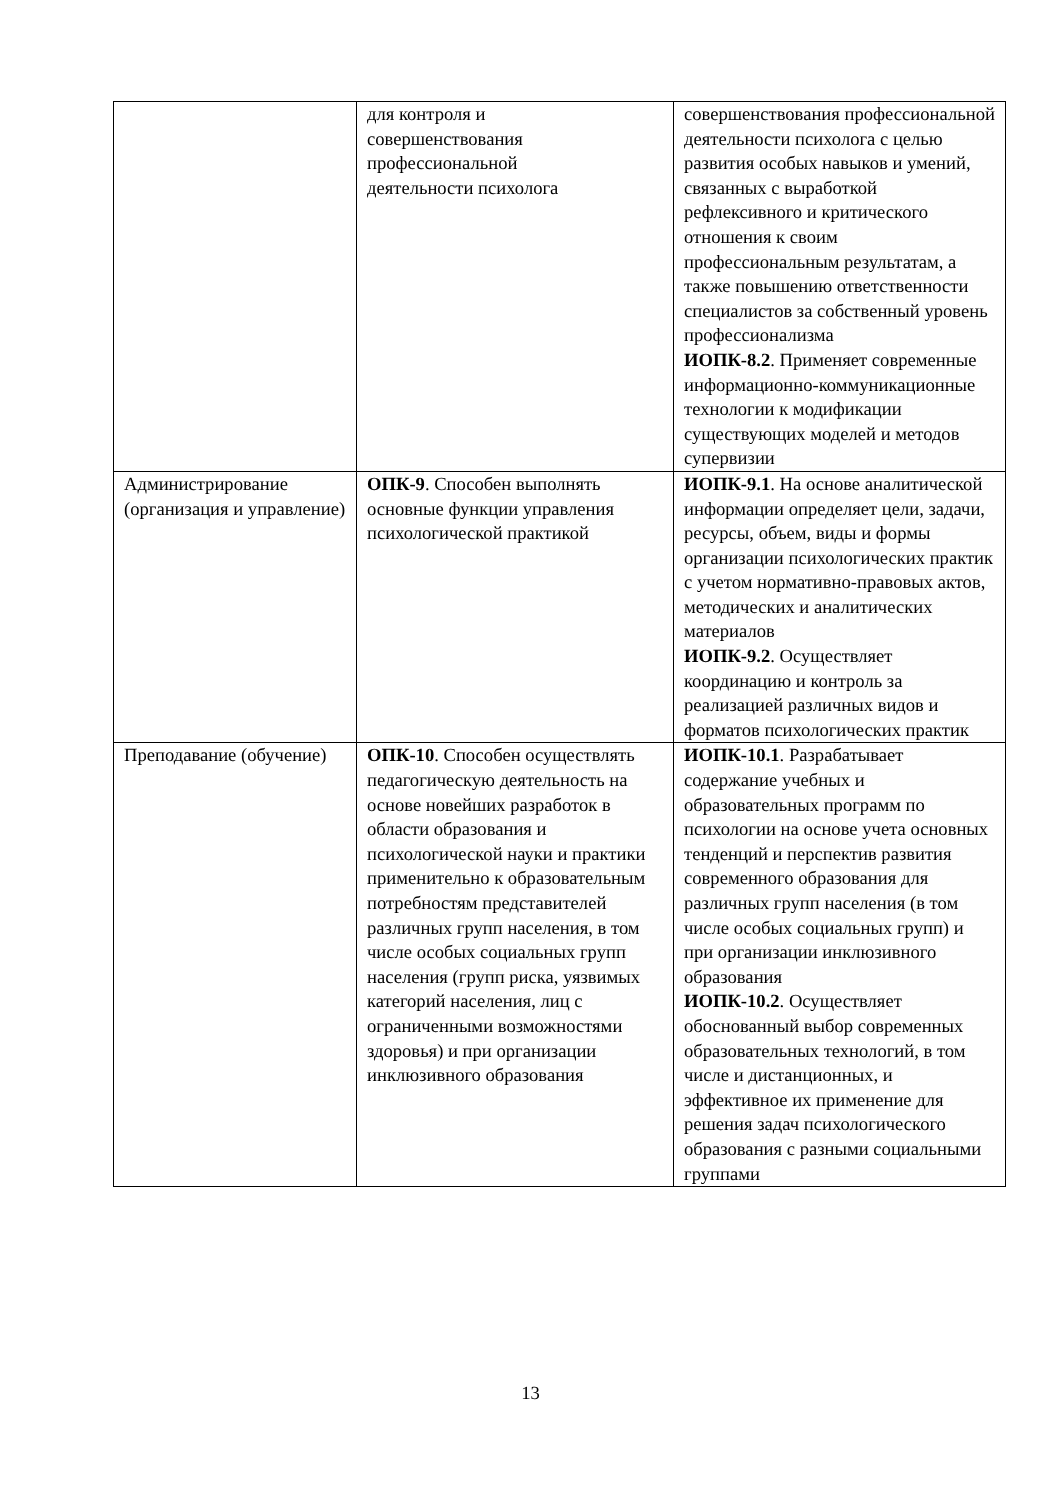| | для контроля и совершенствования профессиональной деятельности психолога | совершенствования профессиональной деятельности психолога с целью развития особых навыков и умений, связанных с выработкой рефлексивного и критического отношения к своим профессиональным результатам, а также повышению ответственности специалистов за собственный уровень профессионализма ИОПК-8.2 . Применяет современные информационно-коммуникационные технологии к модификации существующих моделей и методов супервизии |
| Администрирование (организация и управление) | ОПК-9 . Способен выполнять основные функции управления психологической практикой | ИОПК-9.1 . На основе аналитической информации определяет цели, задачи, ресурсы, объем, виды и формы организации психологических практик с учетом нормативно-правовых актов, методических и аналитических материалов ИОПК-9.2 . Осуществляет координацию и контроль за реализацией различных видов и форматов психологических практик |
| Преподавание (обучение) | ОПК-10 . Способен осуществлять педагогическую деятельность на основе новейших разработок в области образования и психологической науки и практики применительно к образовательным потребностям представителей различных групп населения, в том числе особых социальных групп населения (групп риска, уязвимых категорий населения, лиц с ограниченными возможностями здоровья) и при организации инклюзивного образования | ИОПК-10.1 . Разрабатывает содержание учебных и образовательных программ по психологии на основе учета основных тенденций и перспектив развития современного образования для различных групп населения (в том числе особых социальных групп) и при организации инклюзивного образования ИОПК-10.2 . Осуществляет обоснованный выбор современных образовательных технологий, в том числе и дистанционных, и эффективное их применение для решения задач психологического образования с разными социальными группами |
13